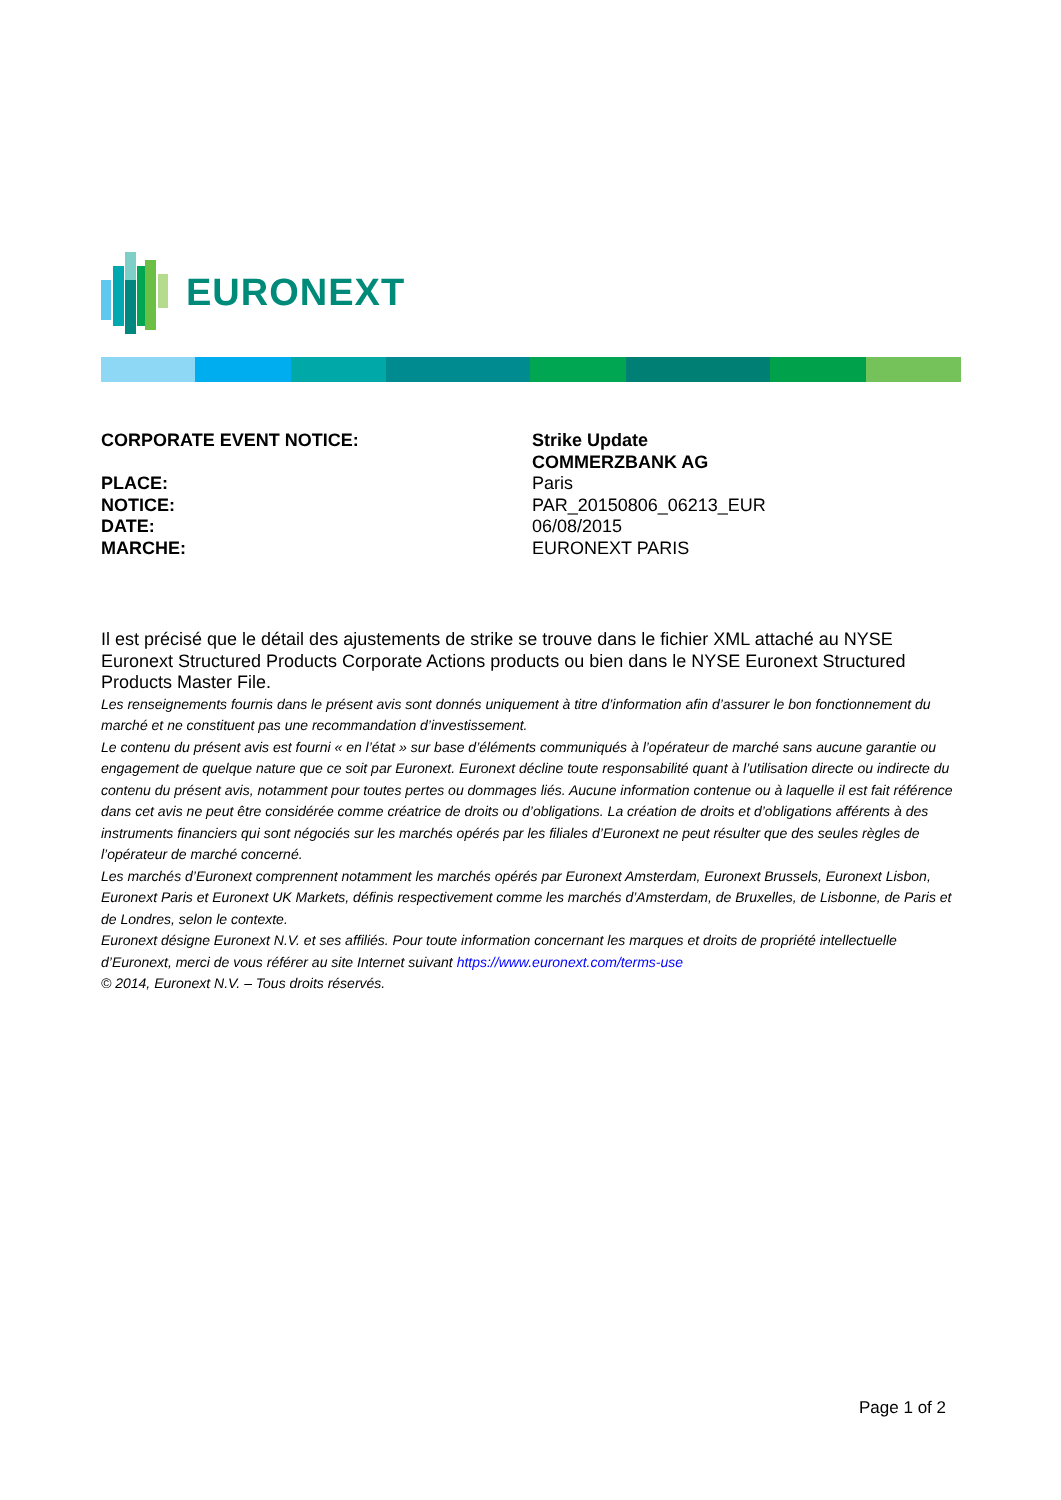EURONEXT
CORPORATE EVENT NOTICE:
Strike Update
COMMERZBANK AG
PLACE:
Paris
NOTICE:
PAR_20150806_06213_EUR
DATE:
06/08/2015
MARCHE:
EURONEXT PARIS
Il est précisé que le détail des ajustements de strike se trouve dans le fichier XML attaché au NYSE Euronext Structured Products Corporate Actions products ou bien dans le NYSE Euronext Structured Products Master File.
Les renseignements fournis dans le présent avis sont donnés uniquement à titre d’information afin d’assurer le bon fonctionnement du marché et ne constituent pas une recommandation d’investissement.
Le contenu du présent avis est fourni « en l’état » sur base d’éléments communiqués à l’opérateur de marché sans aucune garantie ou engagement de quelque nature que ce soit par Euronext. Euronext décline toute responsabilité quant à l’utilisation directe ou indirecte du contenu du présent avis, notamment pour toutes pertes ou dommages liés. Aucune information contenue ou à laquelle il est fait référence dans cet avis ne peut être considérée comme créatrice de droits ou d’obligations. La création de droits et d’obligations afférents à des instruments financiers qui sont négociés sur les marchés opérés par les filiales d’Euronext ne peut résulter que des seules règles de l’opérateur de marché concerné.
Les marchés d’Euronext comprennent notamment les marchés opérés par Euronext Amsterdam, Euronext Brussels, Euronext Lisbon, Euronext Paris et Euronext UK Markets, définis respectivement comme les marchés d’Amsterdam, de Bruxelles, de Lisbonne, de Paris et de Londres, selon le contexte.
Euronext désigne Euronext N.V. et ses affiliés. Pour toute information concernant les marques et droits de propriété intellectuelle d’Euronext, merci de vous référer au site Internet suivant https://www.euronext.com/terms-use
© 2014, Euronext N.V. – Tous droits réservés.
Page 1 of 2